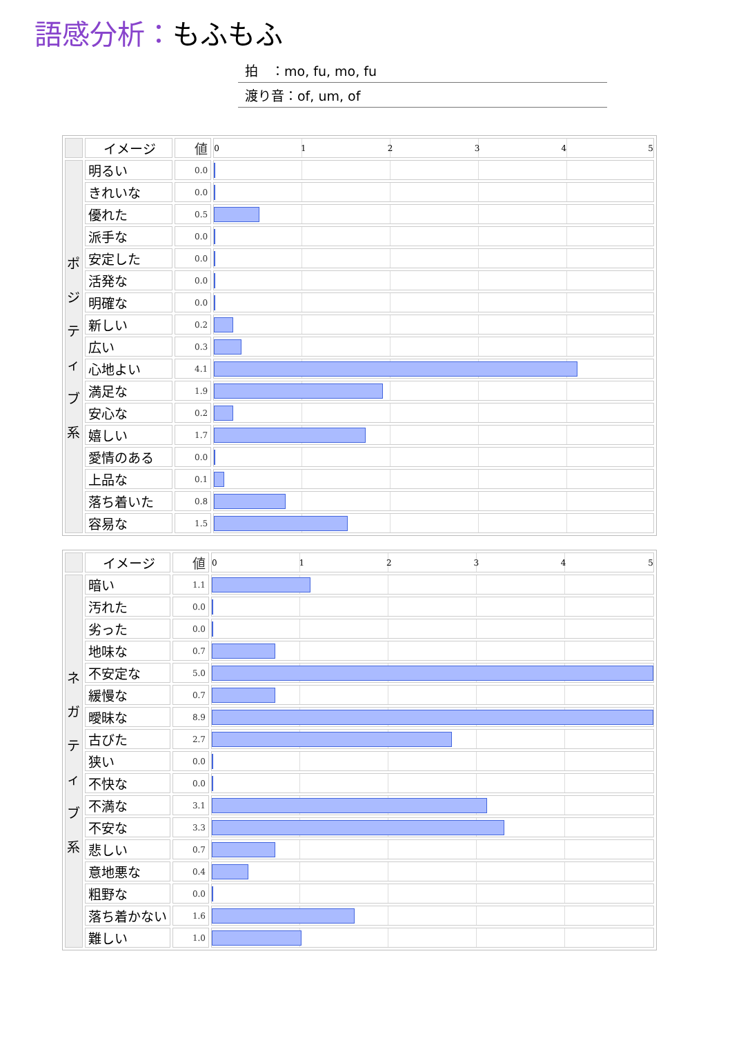語感分析：もふもふ
拍　：mo, fu, mo, fu
渡り音：of, um, of
| | イメージ | 値 | 0 1 2 3 4 5 |
| --- | --- | --- | --- |
| ポ ジ テ ィ ブ 系 | 明るい | 0.0 | |
| | きれいな | 0.0 | |
| | 優れた | 0.5 | |
| | 派手な | 0.0 | |
| | 安定した | 0.0 | |
| | 活発な | 0.0 | |
| | 明確な | 0.0 | |
| | 新しい | 0.2 | |
| | 広い | 0.3 | |
| | 心地よい | 4.1 | |
| | 満足な | 1.9 | |
| | 安心な | 0.2 | |
| | 嬉しい | 1.7 | |
| | 愛情のある | 0.0 | |
| | 上品な | 0.1 | |
| | 落ち着いた | 0.8 | |
| | 容易な | 1.5 | |
| | イメージ | 値 | 0 1 2 3 4 5 |
| --- | --- | --- | --- |
| ネ ガ テ ィ ブ 系 | 暗い | 1.1 | |
| | 汚れた | 0.0 | |
| | 劣った | 0.0 | |
| | 地味な | 0.7 | |
| | 不安定な | 5.0 | |
| | 緩慢な | 0.7 | |
| | 曖昧な | 8.9 | |
| | 古びた | 2.7 | |
| | 狭い | 0.0 | |
| | 不快な | 0.0 | |
| | 不満な | 3.1 | |
| | 不安な | 3.3 | |
| | 悲しい | 0.7 | |
| | 意地悪な | 0.4 | |
| | 粗野な | 0.0 | |
| | 落ち着かない | 1.6 | |
| | 難しい | 1.0 | |